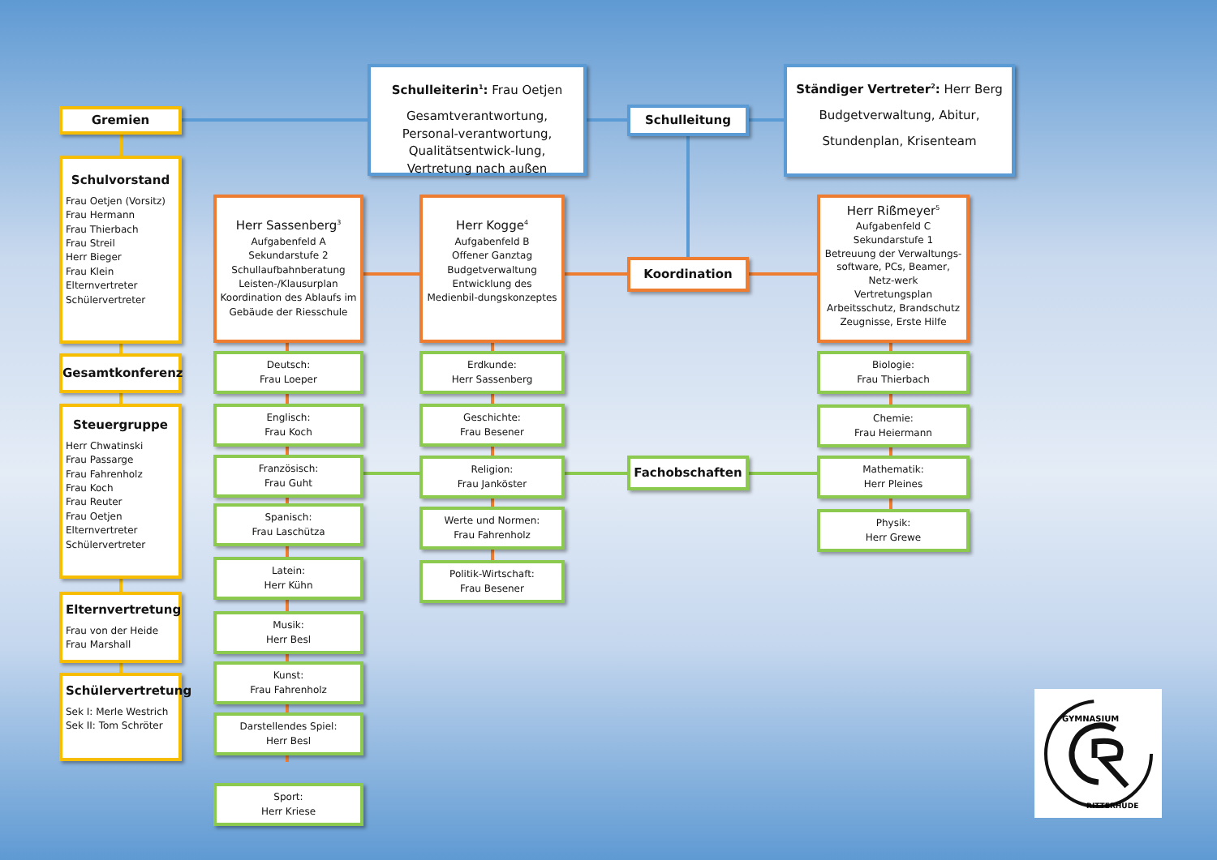Gremien
Schulvorstand
Frau Oetjen (Vorsitz)
Frau Hermann
Frau Thierbach
Frau Streil
Herr Bieger
Frau Klein
Elternvertreter
Schülervertreter
Gesamtkonferenz
Steuergruppe
Herr Chwatinski
Frau Passarge
Frau Fahrenholz
Frau Koch
Frau Reuter
Frau Oetjen
Elternvertreter
Schülervertreter
Elternvertretung
Frau von der Heide
Frau Marshall
Schülervertretung
Sek I: Merle Westrich
Sek II: Tom Schröter
Schulleiterin<sup>1</sup>: Frau Oetjen
Gesamtverantwortung, Personal-verantwortung, Qualitätsentwick-lung, Vertretung nach außen
Schulleitung
Ständiger Vertreter<sup>2</sup>: Herr Berg
Budgetverwaltung, Abitur,
Stundenplan, Krisenteam
Herr Sassenberg<sup>3</sup>
Aufgabenfeld A
Sekundarstufe 2
Schullaufbahnberatung
Leisten-/Klausurplan
Koordination des Ablaufs im Gebäude der Riesschule
Deutsch:
Frau Loeper
Englisch:
Frau Koch
Französisch:
Frau Guht
Spanisch:
Frau Laschütza
Latein:
Herr Kühn
Musik:
Herr Besl
Kunst:
Frau Fahrenholz
Darstellendes Spiel:
Herr Besl
Sport:
Herr Kriese
Herr Kogge<sup>4</sup>
Aufgabenfeld B
Offener Ganztag
Budgetverwaltung
Entwicklung des Medienbil-dungskonzeptes
Erdkunde:
Herr Sassenberg
Geschichte:
Frau Besener
Religion:
Frau Janköster
Werte und Normen:
Frau Fahrenholz
Politik-Wirtschaft:
Frau Besener
Koordination
Fachobschaften
Herr Rißmeyer<sup>5</sup>
Aufgabenfeld C
Sekundarstufe 1
Betreuung der Verwaltungs-software, PCs, Beamer, Netz-werk
Vertretungsplan
Arbeitsschutz, Brandschutz
Zeugnisse, Erste Hilfe
Biologie:
Frau Thierbach
Chemie:
Frau Heiermann
Mathematik:
Herr Pleines
Physik:
Herr Grewe
GYMNASIUM
RITTERHUDE